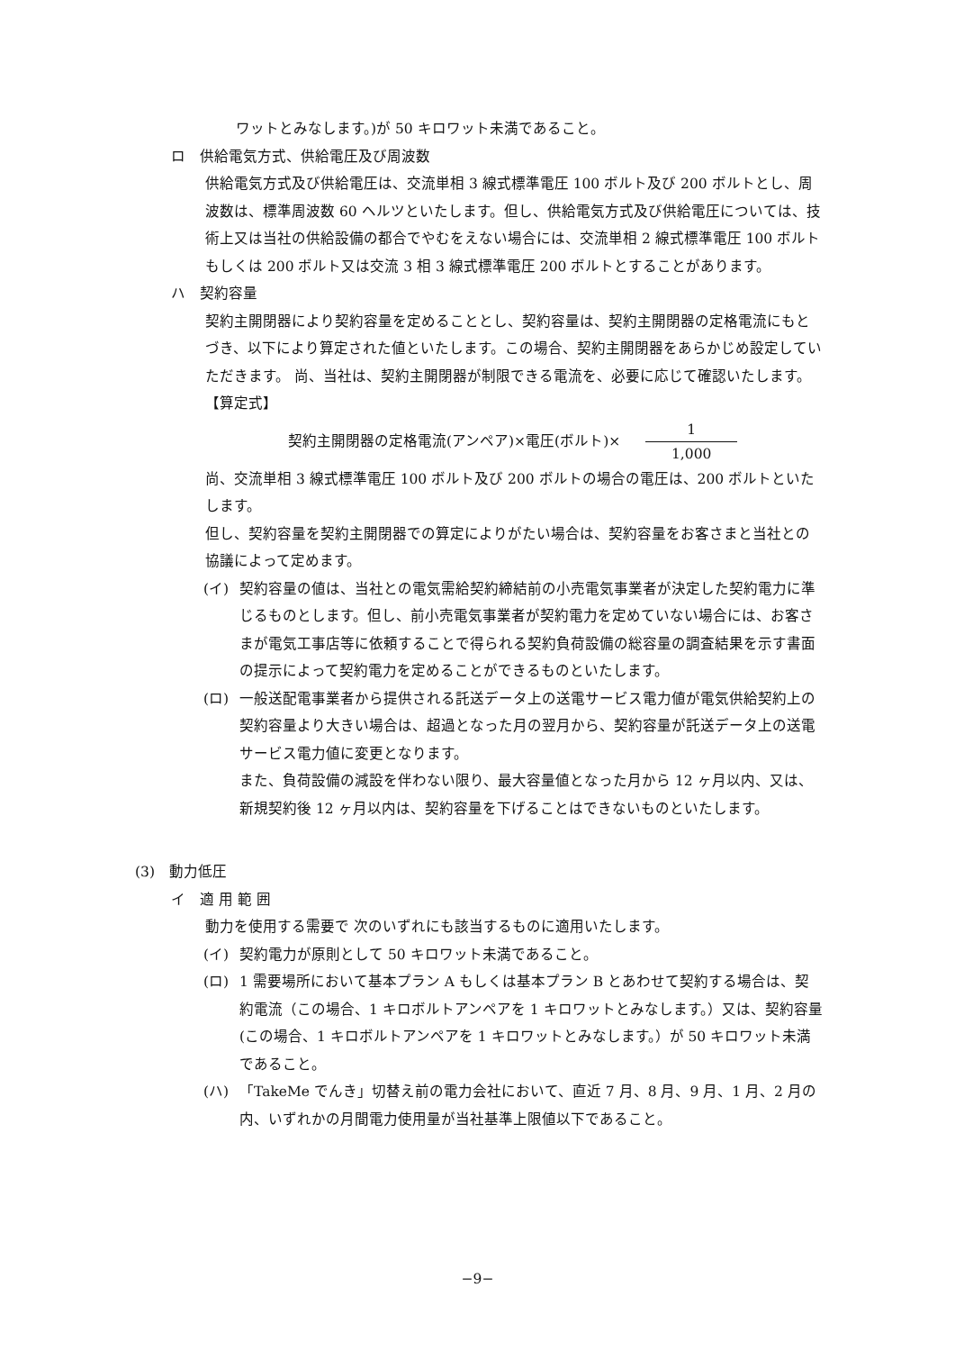ワットとみなします。)が 50 キロワット未満であること。
ロ　供給電気方式、供給電圧及び周波数
供給電気方式及び供給電圧は、交流単相 3 線式標準電圧 100 ボルト及び 200 ボルトとし、周波数は、標準周波数 60 ヘルツといたします。但し、供給電気方式及び供給電圧については、技術上又は当社の供給設備の都合でやむをえない場合には、交流単相 2 線式標準電圧 100 ボルトもしくは 200 ボルト又は交流 3 相 3 線式標準電圧 200 ボルトとすることがあります。
ハ　契約容量
契約主開閉器により契約容量を定めることとし、契約容量は、契約主開閉器の定格電流にもとづき、以下により算定された値といたします。この場合、契約主開閉器をあらかじめ設定していただきます。 尚、当社は、契約主開閉器が制限できる電流を、必要に応じて確認いたします。
【算定式】
契約主開閉器の定格電流(アンペア)×電圧(ボルト)× 1 1,000
尚、交流単相 3 線式標準電圧 100 ボルト及び 200 ボルトの場合の電圧は、200 ボルトといたします。
但し、契約容量を契約主開閉器での算定によりがたい場合は、契約容量をお客さまと当社との協議によって定めます。
(イ) 契約容量の値は、当社との電気需給契約締結前の小売電気事業者が決定した契約電力に準じるものとします。但し、前小売電気事業者が契約電力を定めていない場合には、お客さまが電気工事店等に依頼することで得られる契約負荷設備の総容量の調査結果を示す書面の提示によって契約電力を定めることができるものといたします。
(ロ) 一般送配電事業者から提供される託送データ上の送電サービス電力値が電気供給契約上の契約容量より大きい場合は、超過となった月の翌月から、契約容量が託送データ上の送電サービス電力値に変更となります。
また、負荷設備の減設を伴わない限り、最大容量値となった月から 12 ヶ月以内、又は、新規契約後 12 ヶ月以内は、契約容量を下げることはできないものといたします。
(3)　動力低圧
イ　適 用 範 囲
動力を使用する需要で 次のいずれにも該当するものに適用いたします。
(イ) 契約電力が原則として 50 キロワット未満であること。
(ロ) 1 需要場所において基本プラン A もしくは基本プラン B とあわせて契約する場合は、契約電流（この場合、1 キロボルトアンペアを 1 キロワットとみなします。）又は、契約容量(この場合、1 キロボルトアンペアを 1 キロワットとみなします。）が 50 キロワット未満であること。
(ハ) 「TakeMe でんき」切替え前の電力会社において、直近 7 月、8 月、9 月、1 月、2 月の内、いずれかの月間電力使用量が当社基準上限値以下であること。
−9−